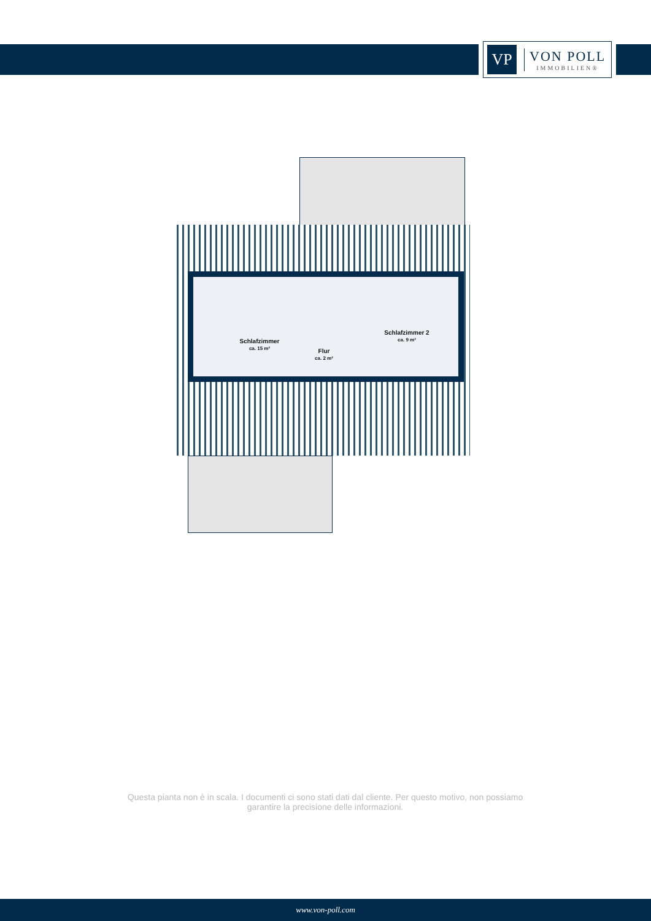VP
VON POLL
IMMOBILIEN®
Schlafzimmer
ca. 15 m²
Flur
ca. 2 m²
Schlafzimmer 2
ca. 9 m²
Questa pianta non è in scala. I documenti ci sono stati dati dal cliente. Per questo motivo, non possiamo garantire la precisione delle informazioni.
www.von-poll.com